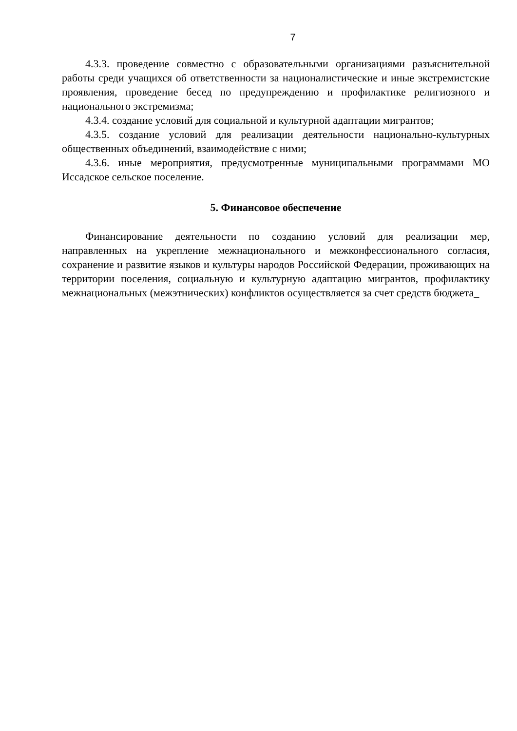7
4.3.3. проведение совместно с образовательными организациями разъяснительной работы среди учащихся об ответственности за националистические и иные экстремистские проявления, проведение бесед по предупреждению и профилактике религиозного и национального экстремизма;
4.3.4. создание условий для социальной и культурной адаптации мигрантов;
4.3.5. создание условий для реализации деятельности национально-культурных общественных объединений, взаимодействие с ними;
4.3.6. иные мероприятия, предусмотренные муниципальными программами МО Иссадское сельское поселение.
5. Финансовое обеспечение
Финансирование деятельности по созданию условий для реализации мер, направленных на укрепление межнационального и межконфессионального согласия, сохранение и развитие языков и культуры народов Российской Федерации, проживающих на территории поселения, социальную и культурную адаптацию мигрантов, профилактику межнациональных (межэтнических) конфликтов осуществляется за счет средств бюджета_